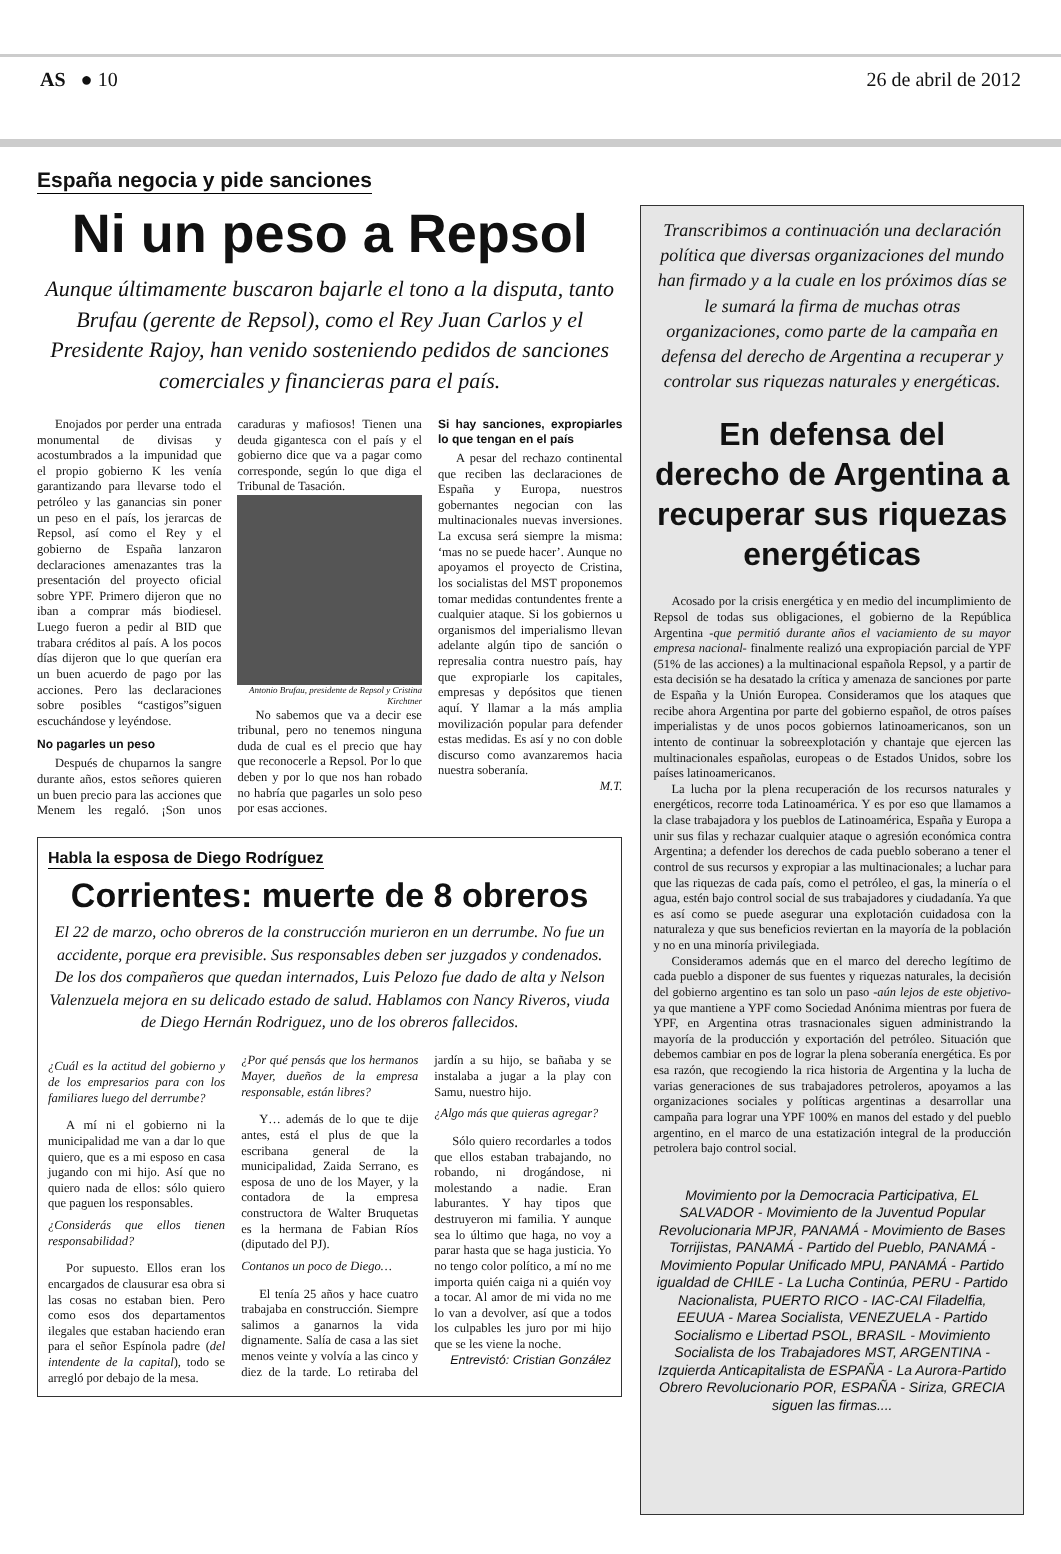AS ● 10 26 de abril de 2012
España negocia y pide sanciones
Ni un peso a Repsol
Aunque últimamente buscaron bajarle el tono a la disputa, tanto Brufau (gerente de Repsol), como el Rey Juan Carlos y el Presidente Rajoy, han venido sosteniendo pedidos de sanciones comerciales y financieras para el país.
Enojados por perder una entrada monumental de divisas y acostumbrados a la impunidad que el propio gobierno K les venía garantizando para llevarse todo el petróleo y las ganancias sin poner un peso en el país, los jerarcas de Repsol, así como el Rey y el gobierno de España lanzaron declaraciones amenazantes tras la presentación del proyecto oficial sobre YPF. Primero dijeron que no iban a comprar más biodiesel. Luego fueron a pedir al BID que trabara créditos al país. A los pocos días dijeron que lo que querían era un buen acuerdo de pago por las acciones. Pero las declaraciones sobre posibles “castigos”siguen escuchándose y leyéndose.
No pagarles un peso
Después de chuparnos la sangre durante años, estos señores quieren un buen precio para las acciones que Menem les regaló. ¡Son unos caraduras y mafiosos! Tienen una deuda gigantesca con el país y el gobierno dice que va a pagar como corresponde, según lo que diga el Tribunal de Tasación.
Antonio Brufau, presidente de Repsol y Cristina Kirchtner
No sabemos que va a decir ese tribunal, pero no tenemos ninguna duda de cual es el precio que hay que reconocerle a Repsol. Por lo que deben y por lo que nos han robado no habría que pagarles un solo peso por esas acciones.
Si hay sanciones, expropiarles lo que tengan en el país
A pesar del rechazo continental que reciben las declaraciones de España y Europa, nuestros gobernantes negocian con las multinacionales nuevas inversiones. La excusa será siempre la misma: ‘mas no se puede hacer’. Aunque no apoyamos el proyecto de Cristina, los socialistas del MST proponemos tomar medidas contundentes frente a cualquier ataque. Si los gobiernos u organismos del imperialismo llevan adelante algún tipo de sanción o represalia contra nuestro país, hay que expropiarle los capitales, empresas y depósitos que tienen aquí. Y llamar a la más amplia movilización popular para defender estas medidas. Es así y no con doble discurso como avanzaremos hacia nuestra soberanía.
M.T.
Habla la esposa de Diego Rodríguez
Corrientes: muerte de 8 obreros
El 22 de marzo, ocho obreros de la construcción murieron en un derrumbe. No fue un accidente, porque era previsible. Sus responsables deben ser juzgados y condenados. De los dos compañeros que quedan internados, Luis Pelozo fue dado de alta y Nelson Valenzuela mejora en su delicado estado de salud. Hablamos con Nancy Riveros, viuda de Diego Hernán Rodriguez, uno de los obreros fallecidos.
¿Cuál es la actitud del gobierno y de los empresarios para con los familiares luego del derrumbe?
A mí ni el gobierno ni la municipalidad me van a dar lo que quiero, que es a mi esposo en casa jugando con mi hijo. Así que no quiero nada de ellos: sólo quiero que paguen los responsables.
¿Considerás que ellos tienen responsabilidad?
Por supuesto. Ellos eran los encargados de clausurar esa obra si las cosas no estaban bien. Pero como esos dos departamentos ilegales que estaban haciendo eran para el señor Espínola padre (del intendente de la capital), todo se arregló por debajo de la mesa.
¿Por qué pensás que los hermanos Mayer, dueños de la empresa responsable, están libres?
Y… además de lo que te dije antes, está el plus de que la escribana general de la municipalidad, Zaida Serrano, es esposa de uno de los Mayer, y la contadora de la empresa constructora de Walter Bruquetas es la hermana de Fabian Ríos (diputado del PJ).
Contanos un poco de Diego…
El tenía 25 años y hace cuatro trabajaba en construcción. Siempre salimos a ganarnos la vida dignamente. Salía de casa a las siet menos veinte y volvía a las cinco y diez de la tarde. Lo retiraba del jardín a su hijo, se bañaba y se instalaba a jugar a la play con Samu, nuestro hijo.
¿Algo más que quieras agregar?
Sólo quiero recordarles a todos que ellos estaban trabajando, no robando, ni drogándose, ni molestando a nadie. Eran laburantes. Y hay tipos que destruyeron mi familia. Y aunque sea lo último que haga, no voy a parar hasta que se haga justicia. Yo no tengo color político, a mí no me importa quién caiga ni a quién voy a tocar. Al amor de mi vida no me lo van a devolver, así que a todos los culpables les juro por mi hijo que se les viene la noche.
Entrevistó: Cristian González
Transcribimos a continuación una declaración política que diversas organizaciones del mundo han firmado y a la cuale en los próximos días se le sumará la firma de muchas otras organizaciones, como parte de la campaña en defensa del derecho de Argentina a recuperar y controlar sus riquezas naturales y energéticas.
En defensa del derecho de Argentina a recuperar sus riquezas energéticas
Acosado por la crisis energética y en medio del incumplimiento de Repsol de todas sus obligaciones, el gobierno de la República Argentina -que permitió durante años el vaciamiento de su mayor empresa nacional- finalmente realizó una expropiación parcial de YPF (51% de las acciones) a la multinacional española Repsol, y a partir de esta decisión se ha desatado la crítica y amenaza de sanciones por parte de España y la Unión Europea. Consideramos que los ataques que recibe ahora Argentina por parte del gobierno español, de otros países imperialistas y de unos pocos gobiernos latinoamericanos, son un intento de continuar la sobreexplotación y chantaje que ejercen las multinacionales españolas, europeas o de Estados Unidos, sobre los países latinoamericanos.
La lucha por la plena recuperación de los recursos naturales y energéticos, recorre toda Latinoamérica. Y es por eso que llamamos a la clase trabajadora y los pueblos de Latinoamérica, España y Europa a unir sus filas y rechazar cualquier ataque o agresión económica contra Argentina; a defender los derechos de cada pueblo soberano a tener el control de sus recursos y expropiar a las multinacionales; a luchar para que las riquezas de cada país, como el petróleo, el gas, la minería o el agua, estén bajo control social de sus trabajadores y ciudadanía. Ya que es así como se puede asegurar una explotación cuidadosa con la naturaleza y que sus beneficios reviertan en la mayoría de la población y no en una minoría privilegiada.
Consideramos además que en el marco del derecho legítimo de cada pueblo a disponer de sus fuentes y riquezas naturales, la decisión del gobierno argentino es tan solo un paso -aún lejos de este objetivo- ya que mantiene a YPF como Sociedad Anónima mientras por fuera de YPF, en Argentina otras trasnacionales siguen administrando la mayoría de la producción y exportación del petróleo. Situación que debemos cambiar en pos de lograr la plena soberanía energética. Es por esa razón, que recogiendo la rica historia de Argentina y la lucha de varias generaciones de sus trabajadores petroleros, apoyamos a las organizaciones sociales y políticas argentinas a desarrollar una campaña para lograr una YPF 100% en manos del estado y del pueblo argentino, en el marco de una estatización integral de la producción petrolera bajo control social.
Movimiento por la Democracia Participativa, EL SALVADOR - Movimiento de la Juventud Popular Revolucionaria MPJR, PANAMÁ - Movimiento de Bases Torrijistas, PANAMÁ - Partido del Pueblo, PANAMÁ - Movimiento Popular Unificado MPU, PANAMÁ - Partido igualdad de CHILE - La Lucha Continúa, PERU - Partido Nacionalista, PUERTO RICO - IAC-CAI Filadelfia, EEUUA - Marea Socialista, VENEZUELA - Partido Socialismo e Libertad PSOL, BRASIL - Movimiento Socialista de los Trabajadores MST, ARGENTINA - Izquierda Anticapitalista de ESPAÑA - La Aurora-Partido Obrero Revolucionario POR, ESPAÑA - Siriza, GRECIA
siguen las firmas....